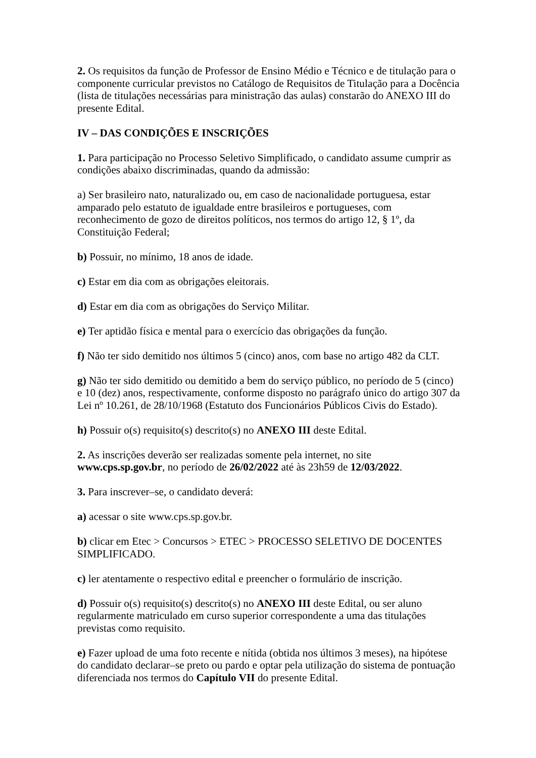2. Os requisitos da função de Professor de Ensino Médio e Técnico e de titulação para o componente curricular previstos no Catálogo de Requisitos de Titulação para a Docência (lista de titulações necessárias para ministração das aulas) constarão do ANEXO III do presente Edital.
IV – DAS CONDIÇÕES E INSCRIÇÕES
1. Para participação no Processo Seletivo Simplificado, o candidato assume cumprir as condições abaixo discriminadas, quando da admissão:
a) Ser brasileiro nato, naturalizado ou, em caso de nacionalidade portuguesa, estar amparado pelo estatuto de igualdade entre brasileiros e portugueses, com reconhecimento de gozo de direitos políticos, nos termos do artigo 12, § 1º, da Constituição Federal;
b) Possuir, no mínimo, 18 anos de idade.
c) Estar em dia com as obrigações eleitorais.
d) Estar em dia com as obrigações do Serviço Militar.
e) Ter aptidão física e mental para o exercício das obrigações da função.
f) Não ter sido demitido nos últimos 5 (cinco) anos, com base no artigo 482 da CLT.
g) Não ter sido demitido ou demitido a bem do serviço público, no período de 5 (cinco) e 10 (dez) anos, respectivamente, conforme disposto no parágrafo único do artigo 307 da Lei nº 10.261, de 28/10/1968 (Estatuto dos Funcionários Públicos Civis do Estado).
h) Possuir o(s) requisito(s) descrito(s) no ANEXO III deste Edital.
2. As inscrições deverão ser realizadas somente pela internet, no site www.cps.sp.gov.br, no período de 26/02/2022 até às 23h59 de 12/03/2022.
3. Para inscrever–se, o candidato deverá:
a) acessar o site www.cps.sp.gov.br.
b) clicar em Etec > Concursos > ETEC > PROCESSO SELETIVO DE DOCENTES SIMPLIFICADO.
c) ler atentamente o respectivo edital e preencher o formulário de inscrição.
d) Possuir o(s) requisito(s) descrito(s) no ANEXO III deste Edital, ou ser aluno regularmente matriculado em curso superior correspondente a uma das titulações previstas como requisito.
e) Fazer upload de uma foto recente e nítida (obtida nos últimos 3 meses), na hipótese do candidato declarar–se preto ou pardo e optar pela utilização do sistema de pontuação diferenciada nos termos do Capítulo VII do presente Edital.